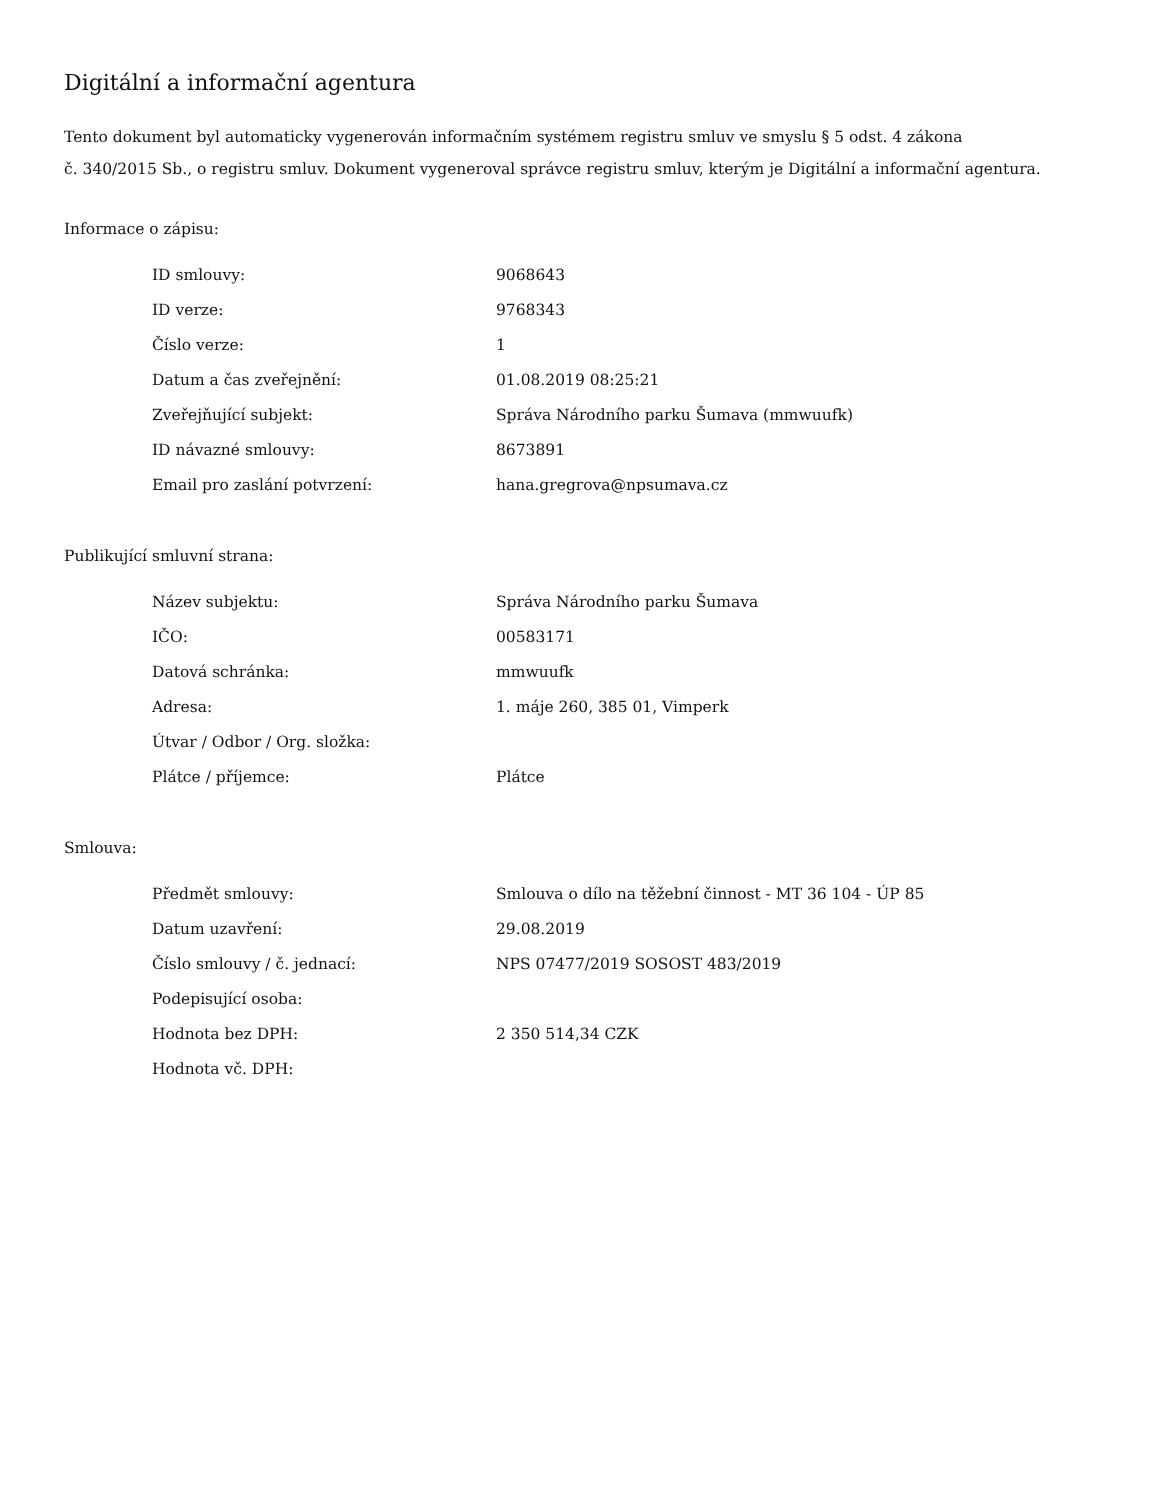Digitální a informační agentura
Tento dokument byl automaticky vygenerován informačním systémem registru smluv ve smyslu § 5 odst. 4 zákona
č. 340/2015 Sb., o registru smluv. Dokument vygeneroval správce registru smluv, kterým je Digitální a informační agentura.
Informace o zápisu:
| ID smlouvy: | 9068643 |
| ID verze: | 9768343 |
| Číslo verze: | 1 |
| Datum a čas zveřejnění: | 01.08.2019 08:25:21 |
| Zveřejňující subjekt: | Správa Národního parku Šumava (mmwuufk) |
| ID návazné smlouvy: | 8673891 |
| Email pro zaslání potvrzení: | hana.gregrova@npsumava.cz |
Publikující smluvní strana:
| Název subjektu: | Správa Národního parku Šumava |
| IČO: | 00583171 |
| Datová schránka: | mmwuufk |
| Adresa: | 1. máje 260, 385 01, Vimperk |
| Útvar / Odbor / Org. složka: | |
| Plátce / příjemce: | Plátce |
Smlouva:
| Předmět smlouvy: | Smlouva o dílo na těžební činnost - MT 36 104 - ÚP 85 |
| Datum uzavření: | 29.08.2019 |
| Číslo smlouvy / č. jednací: | NPS 07477/2019 SOSOST 483/2019 |
| Podepisující osoba: | |
| Hodnota bez DPH: | 2 350 514,34 CZK |
| Hodnota vč. DPH: | |